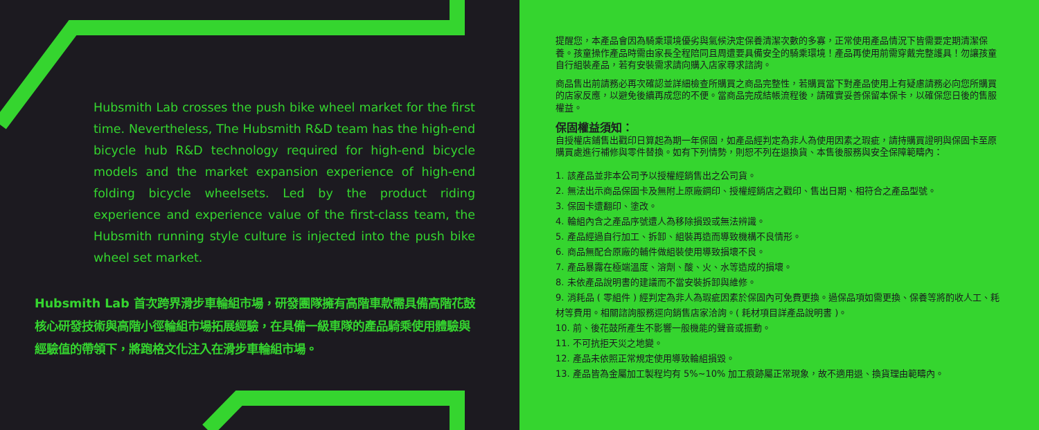Hubsmith Lab crosses the push bike wheel market for the first time. Nevertheless, The Hubsmith R&D team has the high-end bicycle hub R&D technology required for high-end bicycle models and the market expansion experience of high-end folding bicycle wheelsets. Led by the product riding experience and experience value of the first-class team, the Hubsmith running style culture is injected into the push bike wheel set market.
Hubsmith Lab 首次跨界滑步車輪組市場，研發團隊擁有高階車款需具備高階花鼓核心研發技術與高階小徑輪組市場拓展經驗，在具備一級車隊的產品騎乘使用體驗與經驗值的帶領下，將跑格文化注入在滑步車輪組市場。
提醒您，本產品會因為騎乘環境優劣與氣候決定保養清潔次數的多寡，正常使用產品情況下皆需要定期清潔保養。孩童操作產品時需由家長全程陪同且周遭要具備安全的騎乘環境！產品再使用前需穿戴完整護具！勿讓孩童自行組裝產品，若有安裝需求請向購入店家尋求諮詢。
商品售出前請務必再次確認並詳細檢查所購買之商品完整性，若購買當下對產品使用上有疑慮請務必向您所購買的店家反應，以避免後續再成您的不便。當商品完成結帳流程後，請確實妥善保留本保卡，以確保您日後的售服權益。
保固權益須知：
自授權店鋪售出戳印日算起為期一年保固，如產品經判定為非人為使用因素之瑕疵，請持購買證明與保固卡至原購買處進行補修與零件替換。如有下列情勢，則恕不列在退換貨、本售後服務與安全保障範疇內：
1. 該產品並非本公司予以授權經銷售出之公司貨。
2. 無法出示商品保固卡及無附上原廠鋼印、授權經銷店之戳印、售出日期、相符合之產品型號。
3. 保固卡遭翻印、塗改。
4. 輪組內含之產品序號遭人為移除損毀或無法辨識。
5. 產品經過自行加工、拆卸、組裝再造而導致機構不良情形。
6. 商品無配合原廠的輔件做組裝使用導致損壞不良。
7. 產品暴露在極端溫度、溶劑、酸、火、水等造成的損壞。
8. 未依產品說明書的建議而不當安裝拆卸與維修。
9. 消耗品 ( 零組件 ) 經判定為非人為瑕疵因素於保固內可免費更換。過保品項如需更換、保養等將酌收人工、耗材等費用。相關諮詢服務逕向銷售店家洽詢。( 耗材項目詳產品說明書 )。
10. 前、後花鼓所產生不影響一般機能的聲音或振動。
11. 不可抗拒天災之地變。
12. 產品未依照正常規定使用導致輪組損毀。
13. 產品皆為金屬加工製程均有 5%~10% 加工痕跡屬正常現象，故不適用退、換貨理由範疇內。